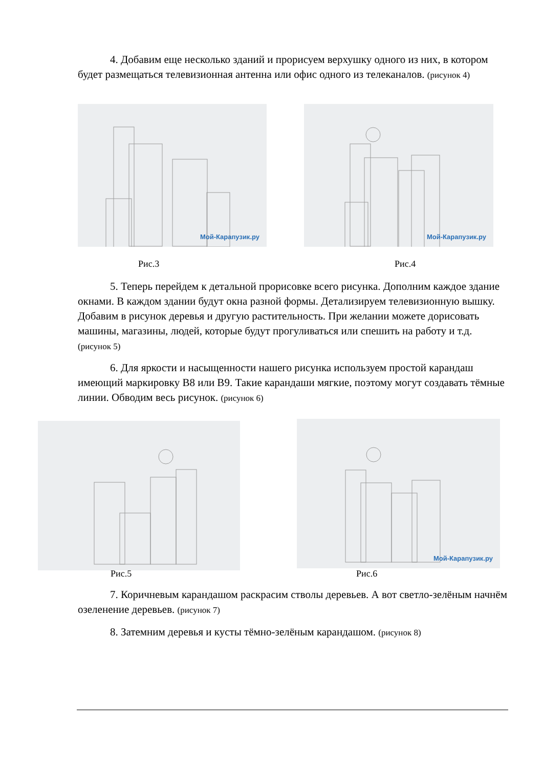4. Добавим еще несколько зданий и прорисуем верхушку одного из них, в котором будет размещаться телевизионная антенна или офис одного из телеканалов. (рисунок 4)
Мой-Карапузик.ру Мой-Карапузик.ру
Рис.3 Рис.4
5. Теперь перейдем к детальной прорисовке всего рисунка. Дополним каждое здание окнами. В каждом здании будут окна разной формы. Детализируем телевизионную вышку. Добавим в рисунок деревья и другую растительность. При желании можете дорисовать машины, магазины, людей, которые будут прогуливаться или спешить на работу и т.д. (рисунок 5)
6. Для яркости и насыщенности нашего рисунка используем простой карандаш имеющий маркировку B8 или B9. Такие карандаши мягкие, поэтому могут создавать тёмные линии. Обводим весь рисунок. (рисунок 6)
Мой-Карапузик.ру
Рис.5 Рис.6
7. Коричневым карандашом раскрасим стволы деревьев. А вот светло-зелёным начнём озеленение деревьев. (рисунок 7)
8. Затемним деревья и кусты тёмно-зелёным карандашом. (рисунок 8)